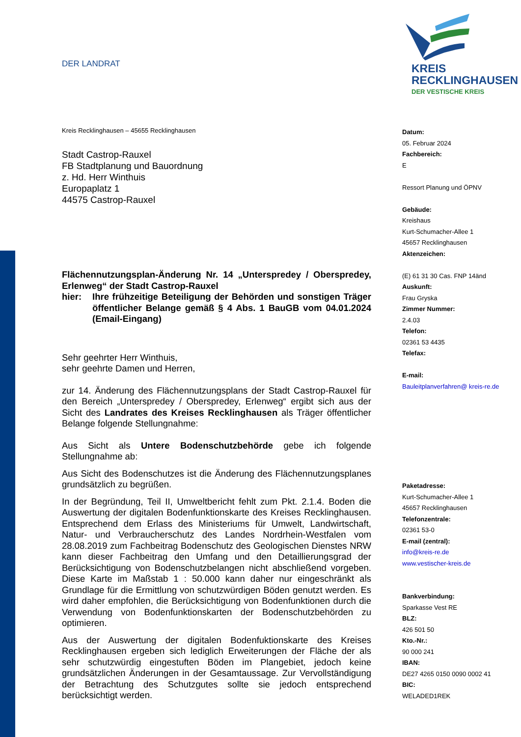DER LANDRAT
KREIS
RECKLINGHAUSEN
DER VESTISCHE KREIS
Kreis Recklinghausen – 45655 Recklinghausen
Stadt Castrop-Rauxel
FB Stadtplanung und Bauordnung
z. Hd. Herr Winthuis
Europaplatz 1
44575 Castrop-Rauxel
Flächennutzungsplan-Änderung Nr. 14 „Unterspredey / Oberspredey, Erlenweg“ der Stadt Castrop-Rauxel
hier: Ihre frühzeitige Beteiligung der Behörden und sonstigen Träger öffentlicher Belange gemäß § 4 Abs. 1 BauGB vom 04.01.2024 (Email-Eingang)
Sehr geehrter Herr Winthuis,
sehr geehrte Damen und Herren,
zur 14. Änderung des Flächennutzungsplans der Stadt Castrop-Rauxel für den Bereich „Unterspredey / Oberspredey, Erlenweg“ ergibt sich aus der Sicht des Landrates des Kreises Recklinghausen als Träger öffentlicher Belange folgende Stellungnahme:
Aus Sicht als Untere Bodenschutzbehörde gebe ich folgende Stellungnahme ab:
Aus Sicht des Bodenschutzes ist die Änderung des Flächennutzungsplanes grundsätzlich zu begrüßen.
In der Begründung, Teil II, Umweltbericht fehlt zum Pkt. 2.1.4. Boden die Auswertung der digitalen Bodenfunktionskarte des Kreises Recklinghausen. Entsprechend dem Erlass des Ministeriums für Umwelt, Landwirtschaft, Natur- und Verbraucherschutz des Landes Nordrhein-Westfalen vom 28.08.2019 zum Fachbeitrag Bodenschutz des Geologischen Dienstes NRW kann dieser Fachbeitrag den Umfang und den Detaillierungsgrad der Berücksichtigung von Bodenschutzbelangen nicht abschließend vorgeben. Diese Karte im Maßstab 1 : 50.000 kann daher nur eingeschränkt als Grundlage für die Ermittlung von schutzwürdigen Böden genutzt werden. Es wird daher empfohlen, die Berücksichtigung von Bodenfunktionen durch die Verwendung von Bodenfunktionskarten der Bodenschutzbehörden zu optimieren.
Aus der Auswertung der digitalen Bodenfuktionskarte des Kreises Recklinghausen ergeben sich lediglich Erweiterungen der Fläche der als sehr schutzwürdig eingestuften Böden im Plangebiet, jedoch keine grundsätzlichen Änderungen in der Gesamtaussage. Zur Vervollständigung der Betrachtung des Schutzgutes sollte sie jedoch entsprechend berücksichtigt werden.
Datum:
05. Februar 2024
Fachbereich:
E
Ressort Planung und ÖPNV
Gebäude:
Kreishaus
Kurt-Schumacher-Allee 1
45657 Recklinghausen
Aktenzeichen:
(E) 61 31 30 Cas. FNP 14änd
Auskunft:
Frau Gryska
Zimmer Nummer:
2.4.03
Telefon:
02361 53 4435
Telefax:
E-mail:
Bauleitplanverfahren@ kreis-re.de
Paketadresse:
Kurt-Schumacher-Allee 1
45657 Recklinghausen
Telefonzentrale:
02361 53-0
E-mail (zentral):
info@kreis-re.de
www.vestischer-kreis.de
Bankverbindung:
Sparkasse Vest RE
BLZ:
426 501 50
Kto.-Nr.:
90 000 241
IBAN:
DE27 4265 0150 0090 0002 41
BIC:
WELADED1REK